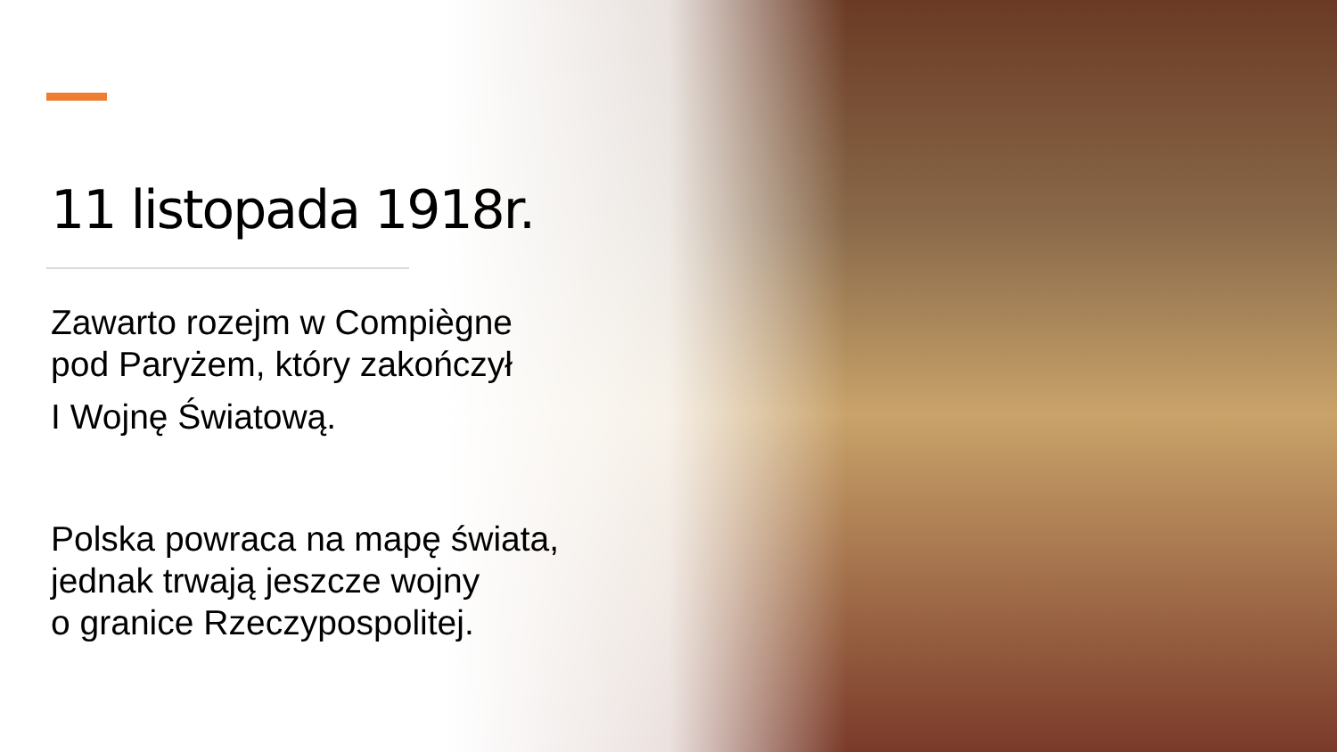11 listopada 1918r.
Zawarto rozejm w Compiègne
pod Paryżem, który zakończył
I Wojnę Światową.
Polska powraca na mapę świata,
jednak trwają jeszcze wojny
o granice Rzeczypospolitej.